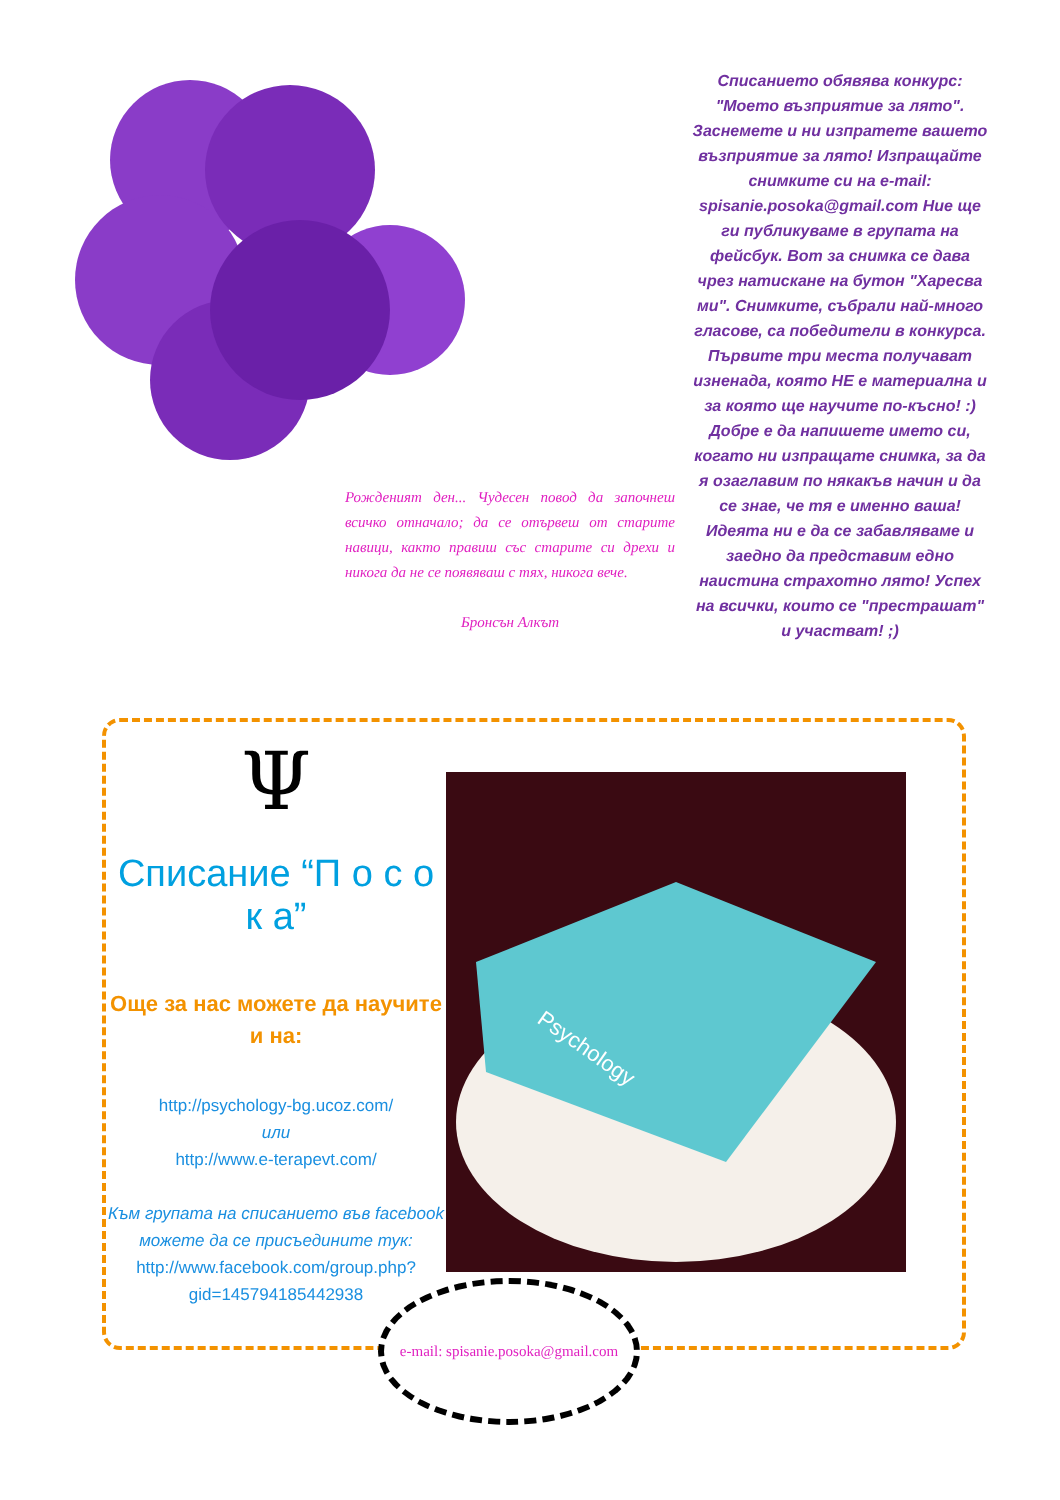Рожденият ден... Чудесен повод да започнеш всичко отначало; да се отървеш от старите навици, както правиш със старите си дрехи и никога да не се появяваш с тях, никога вече.
Бронсън Алкът
Списанието обявява конкурс: "Моето възприятие за лято". Заснемете и ни изпратете вашето възприятие за лято! Изпращайте снимките си на e-mail: spisanie.posoka@gmail.com Ние ще ги публикуваме в групата на фейсбук. Вот за снимка се дава чрез натискане на бутон "Харесва ми". Снимките, събрали най-много гласове, са победители в конкурса. Първите три места получават изненада, която НЕ е материална и за която ще научите по-късно! :) Добре е да напишете името си, когато ни изпращате снимка, за да я озаглавим по някакъв начин и да се знае, че тя е именно ваша! Идеята ни е да се забавляваме и заедно да представим едно наистина страхотно лято! Успех на всички, които се "престрашат" и участват! ;)
Ψ
Списание “П о с о к а”
Още за нас можете да научите и на:
http://psychology-bg.ucoz.com/
или
http://www.e-terapevt.com/
Към групата на списанието във facebook можете да се присъедините тук:
http://www.facebook.com/group.php?gid=145794185442938
Psychology
e-mail: spisanie.posoka@gmail.com